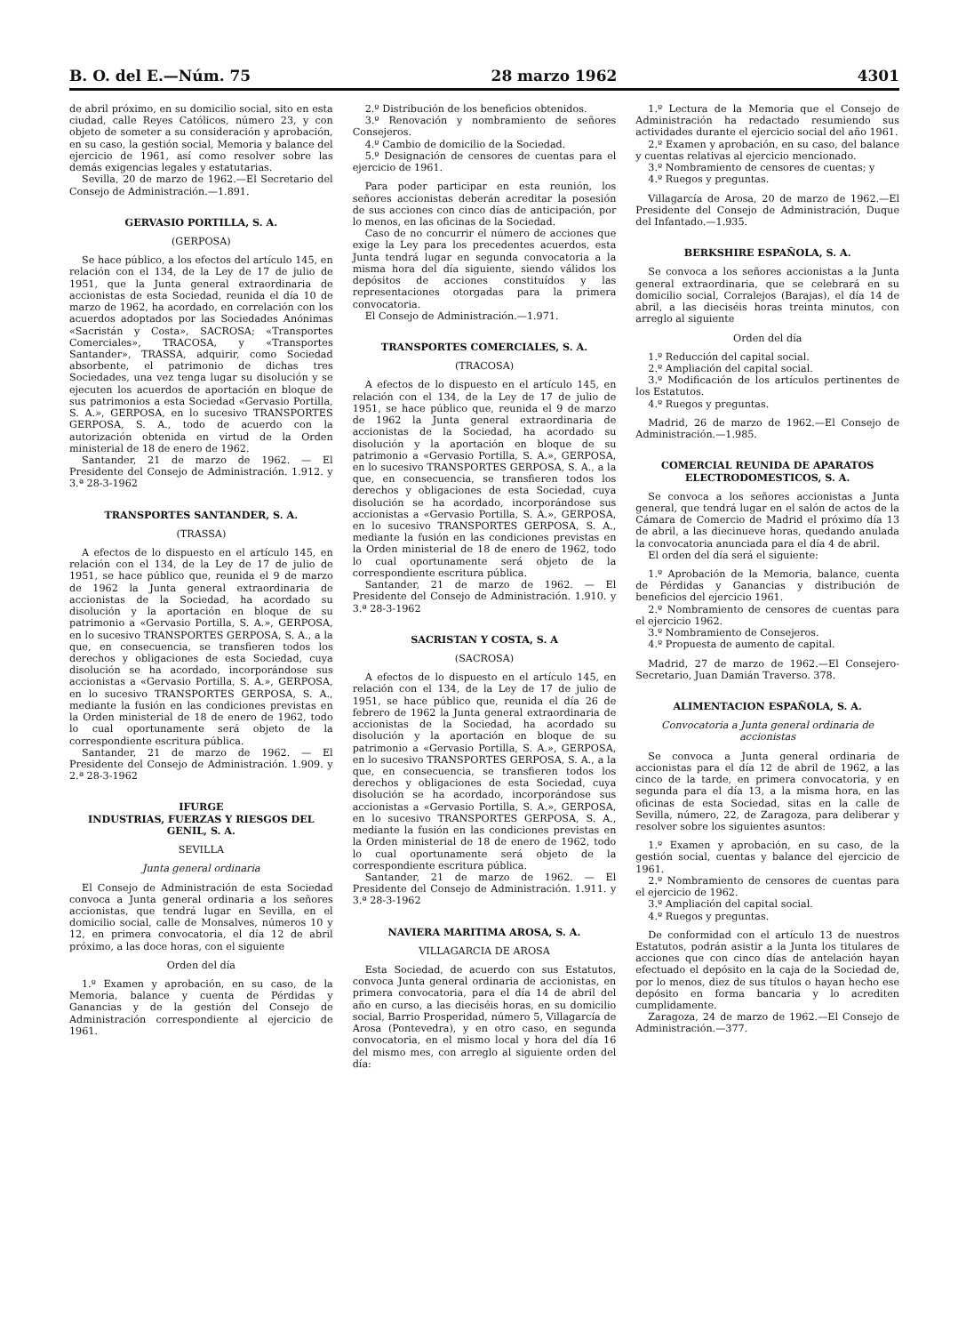B. O. del E.—Núm. 75 28 marzo 1962 4301
de abril próximo, en su domicilio social, sito en esta ciudad, calle Reyes Católicos, número 23, y con objeto de someter a su consideración y aprobación, en su caso, la gestión social, Memoria y balance del ejercicio de 1961, así como resolver sobre las demás exigencias legales y estatutarias.
Sevilla, 20 de marzo de 1962.—El Secretario del Consejo de Administración.—1.891.
GERVASIO PORTILLA, S. A.
(GERPOSA)
Se hace público, a los efectos del artículo 145, en relación con el 134, de la Ley de 17 de julio de 1951, que la Junta general extraordinaria de accionistas de esta Sociedad, reunida el día 10 de marzo de 1962, ha acordado, en correlación con los acuerdos adoptados por las Sociedades Anónimas «Sacristán y Costa», SACROSA; «Transportes Comerciales», TRACOSA, y «Transportes Santander», TRASSA, adquirir, como Sociedad absorbente, el patrimonio de dichas tres Sociedades, una vez tenga lugar su disolución y se ejecuten los acuerdos de aportación en bloque de sus patrimonios a esta Sociedad «Gervasio Portilla, S. A.», GERPOSA, en lo sucesivo TRANSPORTES GERPOSA, S. A., todo de acuerdo con la autorización obtenida en virtud de la Orden ministerial de 18 de enero de 1962.
Santander, 21 de marzo de 1962. — El Presidente del Consejo de Administración. 1.912. y 3.ª 28-3-1962
TRANSPORTES SANTANDER, S. A.
(TRASSA)
A efectos de lo dispuesto en el artículo 145, en relación con el 134, de la Ley de 17 de julio de 1951, se hace público que, reunida el 9 de marzo de 1962 la Junta general extraordinaria de accionistas de la Sociedad, ha acordado su disolución y la aportación en bloque de su patrimonio a «Gervasio Portilla, S. A.», GERPOSA, en lo sucesivo TRANSPORTES GERPOSA, S. A., a la que, en consecuencia, se transfieren todos los derechos y obligaciones de esta Sociedad, cuya disolución se ha acordado, incorporándose sus accionistas a «Gervasio Portilla, S. A.», GERPOSA, en lo sucesivo TRANSPORTES GERPOSA, S. A., mediante la fusión en las condiciones previstas en la Orden ministerial de 18 de enero de 1962, todo lo cual oportunamente será objeto de la correspondiente escritura pública.
Santander, 21 de marzo de 1962. — El Presidente del Consejo de Administración. 1.909. y 2.ª 28-3-1962
IFURGE
INDUSTRIAS, FUERZAS Y RIESGOS DEL GENIL, S. A.
SEVILLA
Junta general ordinaria
El Consejo de Administración de esta Sociedad convoca a Junta general ordinaria a los señores accionistas, que tendrá lugar en Sevilla, en el domicilio social, calle de Monsalves, números 10 y 12, en primera convocatoria, el día 12 de abril próximo, a las doce horas, con el siguiente
Orden del día
1.º Examen y aprobación, en su caso, de la Memoria, balance y cuenta de Pérdidas y Ganancias y de la gestión del Consejo de Administración correspondiente al ejercicio de 1961.
2.º Distribución de los beneficios obtenidos.
3.º Renovación y nombramiento de señores Consejeros.
4.º Cambio de domicilio de la Sociedad.
5.º Designación de censores de cuentas para el ejercicio de 1961.
Para poder participar en esta reunión, los señores accionistas deberán acreditar la posesión de sus acciones con cinco días de anticipación, por lo menos, en las oficinas de la Sociedad.
Caso de no concurrir el número de acciones que exige la Ley para los precedentes acuerdos, esta Junta tendrá lugar en segunda convocatoria a la misma hora del día siguiente, siendo válidos los depósitos de acciones constituídos y las representaciones otorgadas para la primera convocatoria.
El Consejo de Administración.—1.971.
TRANSPORTES COMERCIALES, S. A.
(TRACOSA)
A efectos de lo dispuesto en el artículo 145, en relación con el 134, de la Ley de 17 de julio de 1951, se hace público que, reunida el 9 de marzo de 1962 la Junta general extraordinaria de accionistas de la Sociedad, ha acordado su disolución y la aportación en bloque de su patrimonio a «Gervasio Portilla, S. A.», GERPOSA, en lo sucesivo TRANSPORTES GERPOSA, S. A., a la que, en consecuencia, se transfieren todos los derechos y obligaciones de esta Sociedad, cuya disolución se ha acordado, incorporándose sus accionistas a «Gervasio Portilla, S. A.», GERPOSA, en lo sucesivo TRANSPORTES GERPOSA, S. A., mediante la fusión en las condiciones previstas en la Orden ministerial de 18 de enero de 1962, todo lo cual oportunamente será objeto de la correspondiente escritura pública.
Santander, 21 de marzo de 1962. — El Presidente del Consejo de Administración. 1.910. y 3.ª 28-3-1962
SACRISTAN Y COSTA, S. A
(SACROSA)
A efectos de lo dispuesto en el artículo 145, en relación con el 134, de la Ley de 17 de julio de 1951, se hace público que, reunida el día 26 de febrero de 1962 la Junta general extraordinaria de accionistas de la Sociedad, ha acordado su disolución y la aportación en bloque de su patrimonio a «Gervasio Portilla, S. A.», GERPOSA, en lo sucesivo TRANSPORTES GERPOSA, S. A., a la que, en consecuencia, se transfieren todos los derechos y obligaciones de esta Sociedad, cuya disolución se ha acordado, incorporándose sus accionistas a «Gervasio Portilla, S. A.», GERPOSA, en lo sucesivo TRANSPORTES GERPOSA, S. A., mediante la fusión en las condiciones previstas en la Orden ministerial de 18 de enero de 1962, todo lo cual oportunamente será objeto de la correspondiente escritura pública.
Santander, 21 de marzo de 1962. — El Presidente del Consejo de Administración. 1.911. y 3.ª 28-3-1962
NAVIERA MARITIMA AROSA, S. A.
VILLAGARCIA DE AROSA
Esta Sociedad, de acuerdo con sus Estatutos, convoca Junta general ordinaria de accionistas, en primera convocatoria, para el día 14 de abril del año en curso, a las dieciséis horas, en su domicilio social, Barrio Prosperidad, número 5, Villagarcía de Arosa (Pontevedra), y en otro caso, en segunda convocatoria, en el mismo local y hora del día 16 del mismo mes, con arreglo al siguiente orden del día:
1.º Lectura de la Memoria que el Consejo de Administración ha redactado resumiendo sus actividades durante el ejercicio social del año 1961.
2.º Examen y aprobación, en su caso, del balance y cuentas relativas al ejercicio mencionado.
3.º Nombramiento de censores de cuentas; y
4.º Ruegos y preguntas.
Villagarcía de Arosa, 20 de marzo de 1962.—El Presidente del Consejo de Administración, Duque del Infantado.—1.935.
BERKSHIRE ESPAÑOLA, S. A.
Se convoca a los señores accionistas a la Junta general extraordinaria, que se celebrará en su domicilio social, Corralejos (Barajas), el día 14 de abril, a las dieciséis horas treinta minutos, con arreglo al siguiente
Orden del día
1.º Reducción del capital social.
2.º Ampliación del capital social.
3.º Modificación de los artículos pertinentes de los Estatutos.
4.º Ruegos y preguntas.
Madrid, 26 de marzo de 1962.—El Consejo de Administración.—1.985.
COMERCIAL REUNIDA DE APARATOS ELECTRODOMESTICOS, S. A.
Se convoca a los señores accionistas a Junta general, que tendrá lugar en el salón de actos de la Cámara de Comercio de Madrid el próximo día 13 de abril, a las diecinueve horas, quedando anulada la convocatoria anunciada para el día 4 de abril.
El orden del día será el siguiente:
1.º Aprobación de la Memoria, balance, cuenta de Pérdidas y Ganancias y distribución de beneficios del ejercicio 1961.
2.º Nombramiento de censores de cuentas para el ejercicio 1962.
3.º Nombramiento de Consejeros.
4.º Propuesta de aumento de capital.
Madrid, 27 de marzo de 1962.—El Consejero-Secretario, Juan Damián Traverso. 378.
ALIMENTACION ESPAÑOLA, S. A.
Convocatoria a Junta general ordinaria de accionistas
Se convoca a Junta general ordinaria de accionistas para el día 12 de abril de 1962, a las cinco de la tarde, en primera convocatoria, y en segunda para el día 13, a la misma hora, en las oficinas de esta Sociedad, sitas en la calle de Sevilla, número, 22, de Zaragoza, para deliberar y resolver sobre los siguientes asuntos:
1.º Examen y aprobación, en su caso, de la gestión social, cuentas y balance del ejercicio de 1961.
2.º Nombramiento de censores de cuentas para el ejercicio de 1962.
3.º Ampliación del capital social.
4.º Ruegos y preguntas.
De conformidad con el artículo 13 de nuestros Estatutos, podrán asistir a la Junta los titulares de acciones que con cinco días de antelación hayan efectuado el depósito en la caja de la Sociedad de, por lo menos, diez de sus títulos o hayan hecho ese depósito en forma bancaria y lo acrediten cumplidamente.
Zaragoza, 24 de marzo de 1962.—El Consejo de Administración.—377.